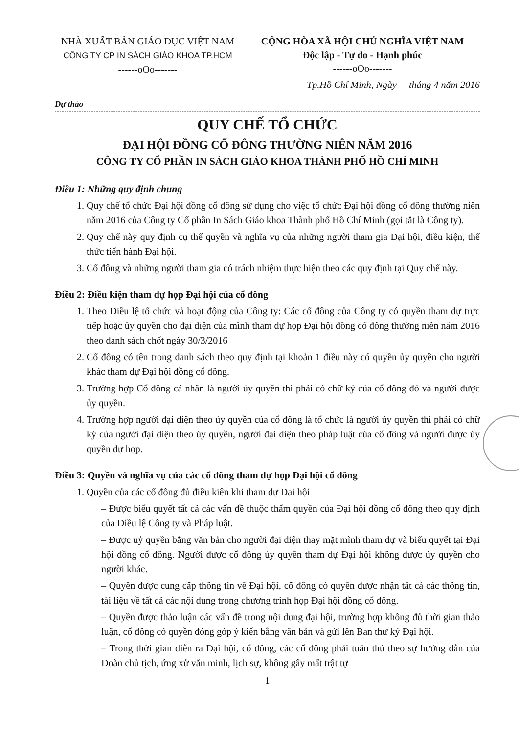NHÀ XUẤT BẢN GIÁO DỤC VIỆT NAM
CÔNG TY CP IN SÁCH GIÁO KHOA TP.HCM
------oOo-------
CỘNG HÒA XÃ HỘI CHỦ NGHĨA VIỆT NAM
Độc lập - Tự do - Hạnh phúc
------oOo-------
Tp.Hồ Chí Minh, Ngày tháng 4 năm 2016
Dự thảo
QUY CHẾ TỔ CHỨC
ĐẠI HỘI ĐỒNG CỔ ĐÔNG THƯỜNG NIÊN NĂM 2016
CÔNG TY CỔ PHẦN IN SÁCH GIÁO KHOA THÀNH PHỐ HỒ CHÍ MINH
Điều 1: Những quy định chung
1. Quy chế tổ chức Đại hội đồng cổ đông sử dụng cho việc tổ chức Đại hội đồng cổ đông thường niên năm 2016 của Công ty Cổ phần In Sách Giáo khoa Thành phố Hồ Chí Minh (gọi tắt là Công ty).
2. Quy chế này quy định cụ thể quyền và nghĩa vụ của những người tham gia Đại hội, điều kiện, thể thức tiến hành Đại hội.
3. Cổ đông và những người tham gia có trách nhiệm thực hiện theo các quy định tại Quy chế này.
Điều 2: Điều kiện tham dự họp Đại hội của cổ đông
1. Theo Điều lệ tổ chức và hoạt động của Công ty: Các cổ đông của Công ty có quyền tham dự trực tiếp hoặc ủy quyền cho đại diện của mình tham dự họp Đại hội đồng cổ đông thường niên năm 2016 theo danh sách chốt ngày 30/3/2016
2. Cổ đông có tên trong danh sách theo quy định tại khoản 1 điều này có quyền ủy quyền cho người khác tham dự Đại hội đồng cổ đông.
3. Trường hợp Cổ đông cá nhân là người ủy quyền thì phải có chữ ký của cổ đông đó và người được ủy quyền.
4. Trường hợp người đại diện theo ủy quyền của cổ đông là tổ chức là người ủy quyền thì phải có chữ ký của người đại diện theo ủy quyền, người đại diện theo pháp luật của cổ đông và người được ủy quyền dự họp.
Điều 3: Quyền và nghĩa vụ của các cổ đông tham dự họp Đại hội cổ đông
1. Quyền của các cổ đông đủ điều kiện khi tham dự Đại hội
– Được biểu quyết tất cả các vấn đề thuộc thẩm quyền của Đại hội đồng cổ đông theo quy định của Điều lệ Công ty và Pháp luật.
– Được uỷ quyền bằng văn bản cho người đại diện thay mặt mình tham dự và biểu quyết tại Đại hội đồng cổ đông. Người được cổ đông ủy quyền tham dự Đại hội không được ủy quyền cho người khác.
– Quyền được cung cấp thông tin về Đại hội, cổ đông có quyền được nhận tất cả các thông tin, tài liệu về tất cả các nội dung trong chương trình họp Đại hội đồng cổ đông.
– Quyền được thảo luận các vấn đề trong nội dung đại hội, trường hợp không đủ thời gian thảo luận, cổ đông có quyền đóng góp ý kiến bằng văn bản và gửi lên Ban thư ký Đại hội.
– Trong thời gian diễn ra Đại hội, cổ đông, các cổ đông phải tuân thủ theo sự hướng dẫn của Đoàn chủ tịch, ứng xử văn minh, lịch sự, không gây mất trật tự
1